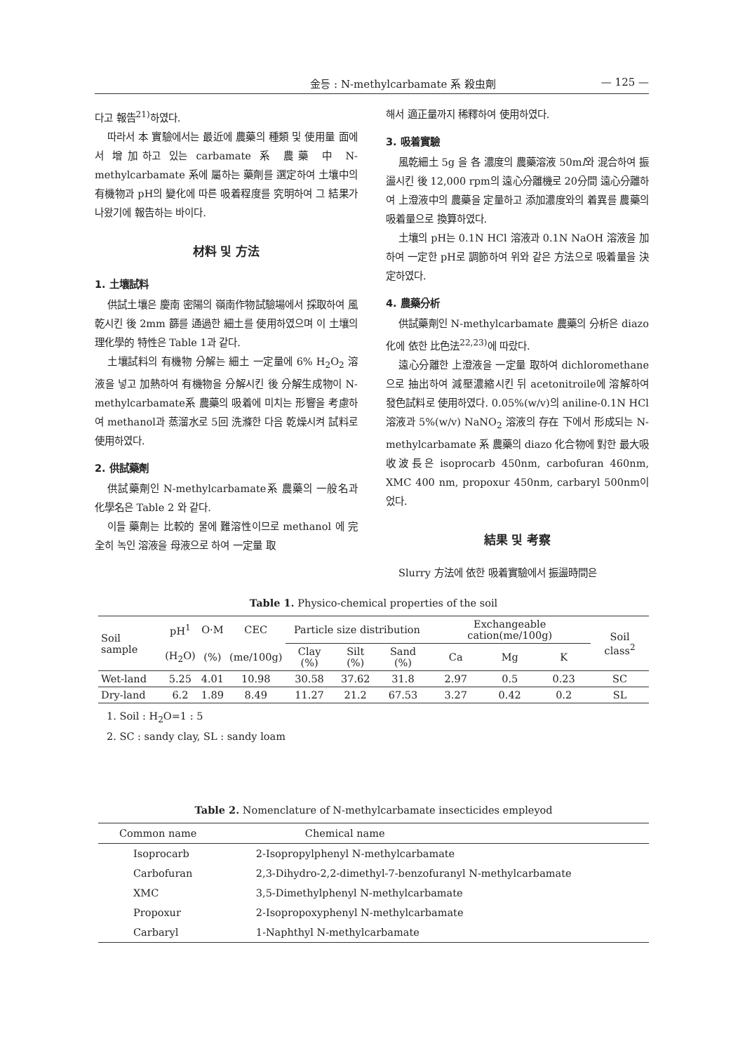金등 : N-methylcarbamate 系 殺虫劑 — 125 —
다고 報告<sup>21)</sup>하였다.
따라서 本 實驗에서는 最近에 農藥의 種類 및 使用量 面에서 增加하고 있는 carbamate 系 農藥 中 N-methylcarbamate 系에 屬하는 藥劑를 選定하여 土壤中의 有機物과 pH의 變化에 따른 吸着程度를 究明하여 그 結果가 나왔기에 報告하는 바이다.
材料 및 方法
1. 土壤試料
供試土壤은 慶南 密陽의 嶺南作物試驗場에서 採取하여 風乾시킨 後 2mm 篩를 通過한 細土를 使用하였으며 이 土壤의 理化學的 特性은 Table 1과 같다.
土壤試料의 有機物 分解는 細土 一定量에 6% H<sub>2</sub>O<sub>2</sub> 溶液을 넣고 加熱하여 有機物을 分解시킨 後 分解生成物이 N-methylcarbamate系 農藥의 吸着에 미치는 形響을 考慮하여 methanol과 蒸溜水로 5回 洗滌한 다음 乾燥시켜 試料로 使用하였다.
2. 供試藥劑
供試藥劑인 N-methylcarbamate系 農藥의 一般名과 化學名은 Table 2 와 같다.
이들 藥劑는 比較的 물에 難溶性이므로 methanol 에 完全히 녹인 溶液을 母液으로 하여 一定量 取
해서 適正量까지 稀釋하여 使用하였다.
3. 吸着實驗
風乾細土 5g 을 各 濃度의 農藥溶液 50ml와 混合하여 振盪시킨 後 12,000 rpm의 遠心分離機로 20分間 遠心分離하여 上澄液中의 農藥을 定量하고 添加濃度와의 着異를 農藥의 吸着量으로 換算하였다.
土壤의 pH는 0.1N HCl 溶液과 0.1N NaOH 溶液을 加하여 一定한 pH로 調節하여 위와 같은 方法으로 吸着量을 決定하였다.
4. 農藥分析
供試藥劑인 N-methylcarbamate 農藥의 分析은 diazo化에 依한 比色法<sup>22,23)</sup>에 따랐다.
遠心分離한 上澄液을 一定量 取하여 dichloromethane으로 抽出하여 減壓濃縮시킨 뒤 acetonitroile에 溶解하여 發色試料로 使用하였다. 0.05%(w/v)의 aniline-0.1N HCl 溶液과 5%(w/v) NaNO<sub>2</sub> 溶液의 存在 下에서 形成되는 N-methylcarbamate 系 農藥의 diazo 化合物에 對한 最大吸收波長은 isoprocarb 450nm, carbofuran 460nm, XMC 400 nm, propoxur 450nm, carbaryl 500nm이었다.
結果 및 考察
Slurry 方法에 依한 吸着實驗에서 振盪時間은
Table 1. Physico-chemical properties of the soil
| Soil sample | pH<sup>1</sup> | O·M | CEC | Particle size distribution | | | Exchangeable cation(me/100g) | | | Soil class<sup>2</sup> |
| --- | --- | --- | --- | --- | --- | --- | --- | --- | --- | --- |
| | (H<sub>2</sub>O) | (%) | (me/100g) | Clay (%) | Silt (%) | Sand (%) | Ca | Mg | K | |
| Wet-land | 5.25 | 4.01 | 10.98 | 30.58 | 37.62 | 31.8 | 2.97 | 0.5 | 0.23 | SC |
| Dry-land | 6.2 | 1.89 | 8.49 | 11.27 | 21.2 | 67.53 | 3.27 | 0.42 | 0.2 | SL |
1. Soil : H<sub>2</sub>O=1 : 5
2. SC : sandy clay, SL : sandy loam
Table 2. Nomenclature of N-methylcarbamate insecticides empleyod
| Common name | Chemical name |
| --- | --- |
| Isoprocarb | 2-Isopropylphenyl N-methylcarbamate |
| Carbofuran | 2,3-Dihydro-2,2-dimethyl-7-benzofuranyl N-methylcarbamate |
| XMC | 3,5-Dimethylphenyl N-methylcarbamate |
| Propoxur | 2-Isopropoxyphenyl N-methylcarbamate |
| Carbaryl | 1-Naphthyl N-methylcarbamate |